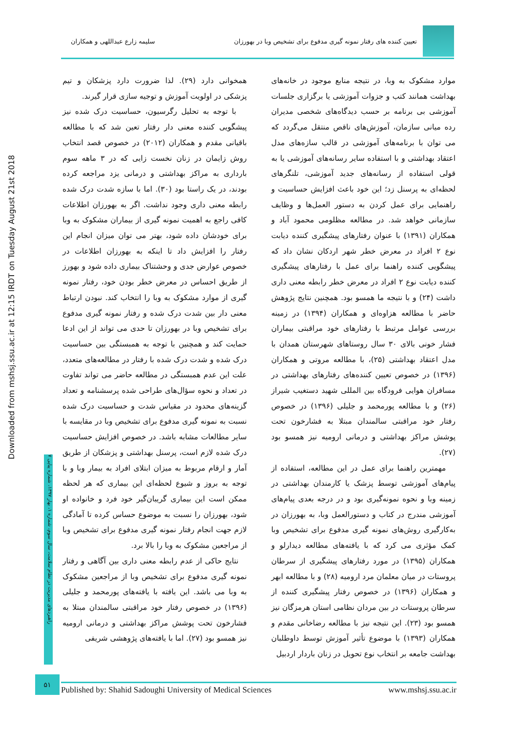تعیین کننده های رفتار نمونه گیری مدفوع برای تشخیص وبا در بهورزان
سلیمه زارع عبداللهی و همکاران
Downloaded from mshsj.ssu.ac.ir at 12:15 IRDT on Tuesday August 21st 2018
راهبردهای مدیریت در نظام سلامت، سال سوم، شماره ۱، بهار ۱۳۹۷، شماره پیاپی ۷
موارد مشکوک به وبا، در نتیجه منابع موجود در خانه‌های بهداشت همانند کتب و جزوات آموزشی یا برگزاری جلسات آموزشی بی برنامه بر حسب دیدگاه‌های شخصی مدیران رده میانی سازمان، آموزش‌های ناقص منتقل می‌گردد که می توان با برنامه‌های آموزشی در قالب سازه‌های مدل اعتقاد بهداشتی و با استفاده سایر رسانه‌های آموزشی یا به قولی استفاده از رسانه‌های جدید آموزشی، تلنگرهای لحظه‌ای به پرسنل زد؛ این خود باعث افزایش حساسیت و راهنمایی برای عمل کردن به دستور العمل‌ها و وظایف سازمانی خواهد شد. در مطالعه مظلومی محمود آباد و همکاران (۱۳۹۱) با عنوان رفتارهای پیشگیری کننده دیابت نوع ۲ افراد در معرض خطر شهر اردکان نشان داد که پیشگویی کننده راهنما برای عمل با رفتارهای پیشگیری کننده دیابت نوع ۲ افراد در معرض خطر رابطه معنی داری داشت (۲۴) و با نتیجه ما همسو بود. همچنین نتایج پژوهش حاضر با مطالعه هزاوه‌ای و همکاران (۱۳۹۴) در زمینه بررسی عوامل مرتبط با رفتارهای خود مراقبتی بیماران فشار خونی بالای ۳۰ سال روستاهای شهرستان همدان با مدل اعتقاد بهداشتی (۲۵)، با مطالعه مروتی و همکاران (۱۳۹۶) در خصوص تعیین کننده‌های رفتارهای بهداشتی در مسافران هوایی فرودگاه بین المللی شهید دستغیب شیراز (۲۶) و با مطالعه پورمحمد و جلیلی (۱۳۹۶) در خصوص رفتار خود مراقبتی سالمندان مبتلا به فشارخون تحت پوشش مراکز بهداشتی و درمانی ارومیه نیز همسو بود (۲۷).
مهمترین راهنما برای عمل در این مطالعه، استفاده از پیام‌های آموزشی توسط پزشک یا کارمندان بهداشتی در زمینه وبا و نحوه نمونه‌گیری بود و در درجه بعدی پیام‌های آموزشی مندرج در کتاب و دستورالعمل وبا، به بهورزان در به‌کارگیری روش‌های نمونه گیری مدفوع برای تشخیص وبا کمک مؤثری می کرد که با یافته‌های مطالعه دیدارلو و همکاران (۱۳۹۵) در مورد رفتارهای پیشگیری از سرطان پروستات در میان معلمان مرد ارومیه (۲۸) و با مطالعه ابهر و همکاران (۱۳۹۶) در خصوص رفتار پیشگیری کننده از سرطان پروستات در بین مردان نظامی استان هرمزگان نیز همسو بود (۲۳). این نتیجه نیز با مطالعه رضاخانی مقدم و همکاران (۱۳۹۳) با موضوع تأثیر آموزش توسط داوطلبان بهداشت جامعه بر انتخاب نوع تحویل در زنان باردار اردبیل
همخوانی دارد (۲۹). لذا ضرورت دارد پزشکان و تیم پزشکی در اولویت آموزش و توجیه سازی قرار گیرند.
با توجه به تحلیل رگرسیون، حساسیت درک شده نیز پیشگویی کننده معنی دار رفتار تعین شد که با مطالعه باقیانی مقدم و همکاران (۲۰۱۲) در خصوص قصد انتخاب روش زایمان در زنان نخست زایی که در ۳ ماهه سوم بارداری به مراکز بهداشتی و درمانی یزد مراجعه کرده بودند، در یک راستا بود (۳۰). اما با سازه شدت درک شده رابطه معنی داری وجود نداشت. اگر به بهورزان اطلاعات کافی راجع به اهمیت نمونه گیری از بیماران مشکوک به وبا برای خودشان داده شود، بهتر می توان میزان انجام این رفتار را افزایش داد تا اینکه به بهورزان اطلاعات در خصوص عوارض جدی و وحشتناک بیماری داده شود و بهورز از طریق احساس در معرض خطر بودن خود، رفتار نمونه گیری از موارد مشکوک به وبا را انتخاب کند. نبودن ارتباط معنی دار بین شدت درک شده و رفتار نمونه گیری مدفوع برای تشخیص وبا در بهورزان تا حدی می تواند از این ادعا حمایت کند و همچنین با توجه به همبستگی بین حساسیت درک شده و شدت درک شده با رفتار در مطالعه‌های متعدد، علت این عدم همبستگی در مطالعه حاضر می تواند تفاوت در تعداد و نحوه سؤال‌های طراحی شده پرسشنامه و تعداد گزینه‌های محدود در مقیاس شدت و حساسیت درک شده نسبت به نمونه گیری مدفوع برای تشخیص وبا در مقایسه با سایر مطالعات مشابه باشد. در خصوص افزایش حساسیت درک شده لازم است، پرسنل بهداشتی و پزشکان از طریق آمار و ارقام مربوط به میزان ابتلای افراد به بیمار وبا و با توجه به بروز و شیوع لحظه‌ای این بیماری که هر لحظه ممکن است این بیماری گریبان‌گیر خود فرد و خانواده او شود، بهورزان را نسبت به موضوع حساس کرده تا آمادگی لازم جهت انجام رفتار نمونه گیری مدفوع برای تشخیص وبا از مراجعین مشکوک به وبا را بالا برد.
نتایج حاکی از عدم رابطه معنی داری بین آگاهی و رفتار نمونه گیری مدفوع برای تشخیص وبا از مراجعین مشکوک به وبا می باشد. این یافته با یافته‌های پورمحمد و جلیلی (۱۳۹۶) در خصوص رفتار خود مراقبتی سالمندان مبتلا به فشارخون تحت پوشش مراکز بهداشتی و درمانی ارومیه نیز همسو بود (۲۷). اما با یافته‌های پژوهشی شریفی
۵۱
Published by: Shahid Sadoughi University of Medical Sciences www.mshsj.ssu.ac.ir